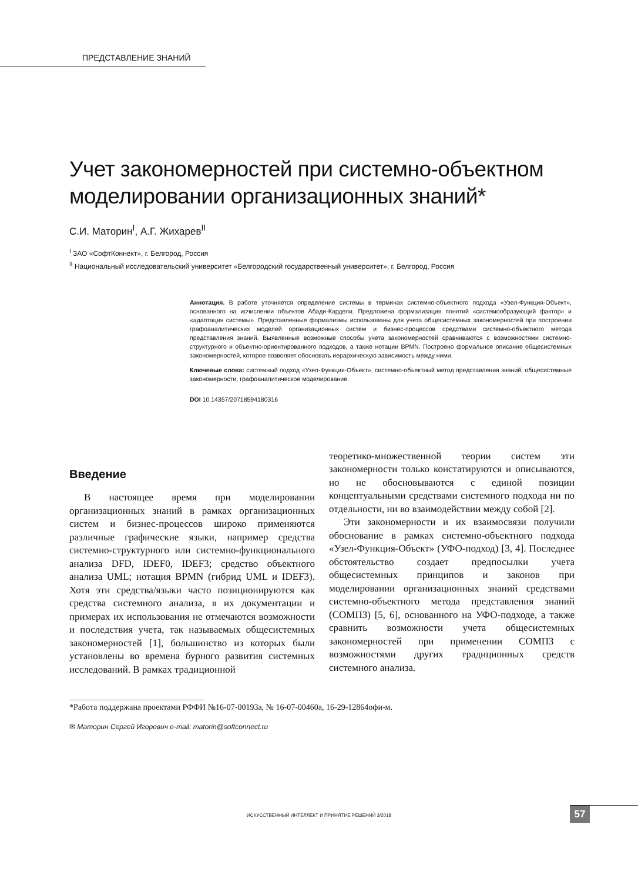ПРЕДСТАВЛЕНИЕ ЗНАНИЙ
Учет закономерностей при системно-объектном моделировании организационных знаний*
С.И. Маторин<sup>I</sup>, А.Г. Жихарев<sup>II</sup>
<sup>I</sup> ЗАО «СофтКоннект», г. Белгород, Россия
<sup>II</sup> Национальный исследовательский университет «Белгородский государственный университет», г. Белгород, Россия
Аннотация. В работе уточняется определение системы в терминах системно-объектного подхода «Узел-Функция-Объект», основанного на исчислении объектов Абади-Кардели. Предложена формализация понятий «системообразующий фактор» и «адаптация системы». Представленные формализмы использованы для учета общесистемных закономерностей при построении графоаналитических моделей организационных систем и бизнес-процессов средствами системно-объектного метода представления знаний. Выявленные возможные способы учета закономерностей сравниваются с возможностями системно-структурного и объектно-ориентированного подходов, а также нотации BPMN. Построено формальное описание общесистемных закономерностей, которое позволяет обосновать иерархическую зависимость между ними.
Ключевые слова: системный подход «Узел-Функция-Объект», системно-объектный метод представления знаний, общесистемные закономерности, графоаналитическое моделирование.
DOI 10.14357/20718594180316
Введение
В настоящее время при моделировании организационных знаний в рамках организационных систем и бизнес-процессов широко применяются различные графические языки, например средства системно-структурного или системно-функционального анализа DFD, IDEF0, IDEF3; средство объектного анализа UML; нотация BPMN (гибрид UML и IDEF3). Хотя эти средства/языки часто позиционируются как средства системного анализа, в их документации и примерах их использования не отмечаются возможности и последствия учета, так называемых общесистемных закономерностей [1], большинство из которых были установлены во времена бурного развития системных исследований. В рамках традиционной
теоретико-множественной теории систем эти закономерности только констатируются и описываются, но не обосновываются с единой позиции концептуальными средствами системного подхода ни по отдельности, ни во взаимодействии между собой [2].
Эти закономерности и их взаимосвязи получили обоснование в рамках системно-объектного подхода «Узел-Функция-Объект» (УФО-подход) [3, 4]. Последнее обстоятельство создает предпосылки учета общесистемных принципов и законов при моделировании организационных знаний средствами системно-объектного метода представления знаний (СОМПЗ) [5, 6], основанного на УФО-подходе, а также сравнить возможности учета общесистемных закономерностей при применении СОМПЗ с возможностями других традиционных средств системного анализа.
*Работа поддержана проектами РФФИ №16-07-00193а, № 16-07-00460а, 16-29-12864офи-м.
✉ Маторин Сергей Игоревич e-mail: matorin@softconnect.ru
ИСКУССТВЕННЫЙ ИНТЕЛЛЕКТ И ПРИНЯТИЕ РЕШЕНИЙ 3/2018 57